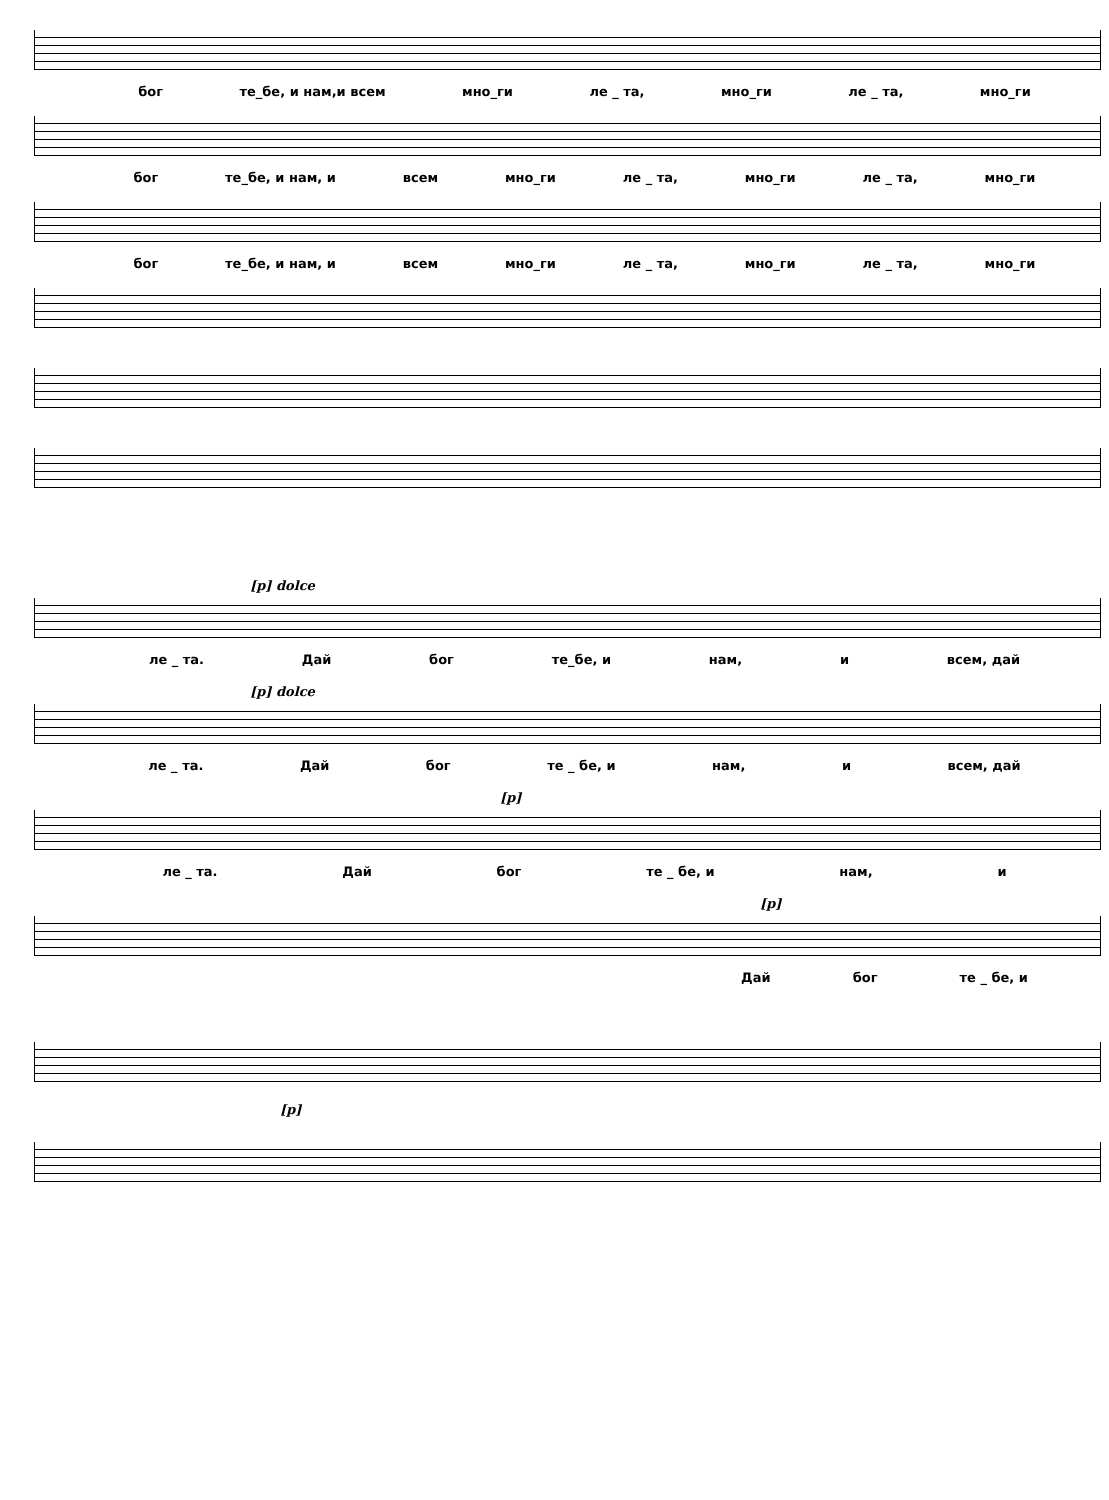бог те_бе, и нам,и всем мно_ги ле _ та, мно_ги ле _ та, мно_ги
бог те_бе, и нам, и всем мно_ги ле _ та, мно_ги ле _ та, мно_ги
бог те_бе, и нам, и всем мно_ги ле _ та, мно_ги ле _ та, мно_ги
[p] dolce
ле _ та. Дай бог те_бе, и нам, и всем, дай
[p] dolce
ле _ та. Дай бог те _ бе, и нам, и всем, дай
[p]
ле _ та. Дай бог те _ бе, и нам, и
[p]
Дай бог те _ бе, и
[p]